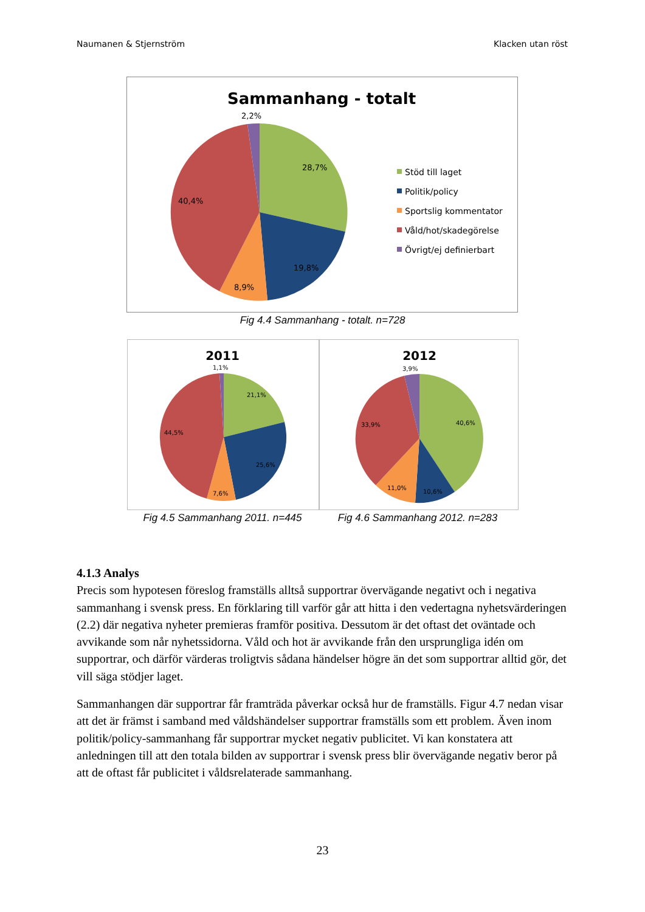Naumanen & Stjernström Klacken utan röst
Sammanhang - totalt
2,2%
28,7%
40,4%
19,8%
8,9%
Stöd till laget
Politik/policy
Sportslig kommentator
Våld/hot/skadegörelse
Övrigt/ej definierbart
Fig 4.4 Sammanhang - totalt. n=728
2011
1,1%
21,1%
44,5%
25,6%
7,6%
2012
3,9%
40,6%
33,9%
11,0%
10,6%
Fig 4.5 Sammanhang 2011. n=445 Fig 4.6 Sammanhang 2012. n=283
4.1.3 Analys
Precis som hypotesen föreslog framställs alltså supportrar övervägande negativt och i negativa sammanhang i svensk press. En förklaring till varför går att hitta i den vedertagna nyhetsvärderingen (2.2) där negativa nyheter premieras framför positiva. Dessutom är det oftast det oväntade och avvikande som når nyhetssidorna. Våld och hot är avvikande från den ursprungliga idén om supportrar, och därför värderas troligtvis sådana händelser högre än det som supportrar alltid gör, det vill säga stödjer laget.
Sammanhangen där supportrar får framträda påverkar också hur de framställs. Figur 4.7 nedan visar att det är främst i samband med våldshändelser supportrar framställs som ett problem. Även inom politik/policy-sammanhang får supportrar mycket negativ publicitet. Vi kan konstatera att anledningen till att den totala bilden av supportrar i svensk press blir övervägande negativ beror på att de oftast får publicitet i våldsrelaterade sammanhang.
23